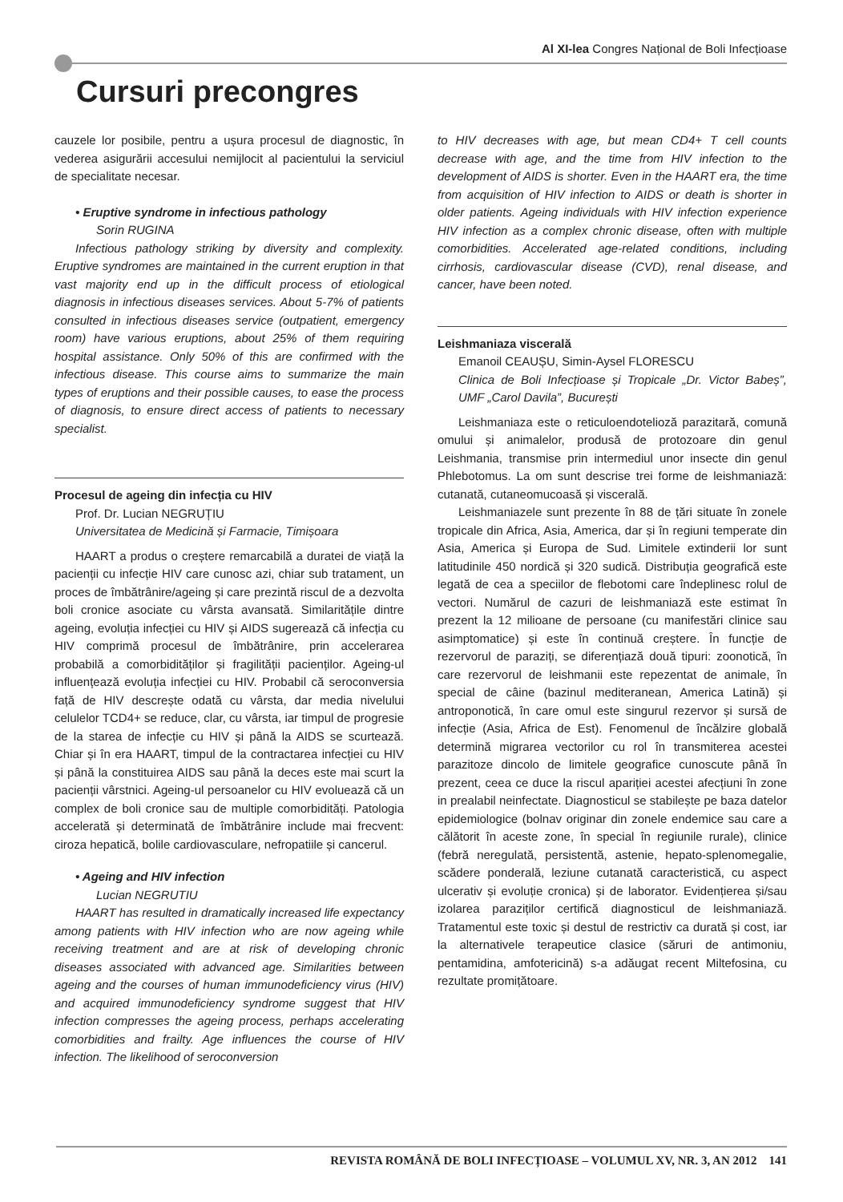Al XI-lea Congres Național de Boli Infecțioase
Cursuri precongres
cauzele lor posibile, pentru a ușura procesul de diagnostic, în vederea asigurării accesului nemijlocit al pacientului la serviciul de specialitate necesar.
• Eruptive syndrome in infectious pathology
Sorin RUGINA
Infectious pathology striking by diversity and complexity. Eruptive syndromes are maintained in the current eruption in that vast majority end up in the difficult process of etiological diagnosis in infectious diseases services. About 5-7% of patients consulted in infectious diseases service (outpatient, emergency room) have various eruptions, about 25% of them requiring hospital assistance. Only 50% of this are confirmed with the infectious disease. This course aims to summarize the main types of eruptions and their possible causes, to ease the process of diagnosis, to ensure direct access of patients to necessary specialist.
Procesul de ageing din infecția cu HIV
Prof. Dr. Lucian NEGRUȚIU
Universitatea de Medicină și Farmacie, Timișoara
HAART a produs o creștere remarcabilă a duratei de viață la pacienții cu infecție HIV care cunosc azi, chiar sub tratament, un proces de îmbătrânire/ageing și care prezintă riscul de a dezvolta boli cronice asociate cu vârsta avansată. Similaritățile dintre ageing, evoluția infecției cu HIV și AIDS sugerează că infecția cu HIV comprimă procesul de îmbătrânire, prin accelerarea probabilă a comorbidităților și fragilității pacienților. Ageing-ul influențează evoluția infecției cu HIV. Probabil că seroconversia față de HIV descrește odată cu vârsta, dar media nivelului celulelor TCD4+ se reduce, clar, cu vârsta, iar timpul de progresie de la starea de infecție cu HIV și până la AIDS se scurtează. Chiar și în era HAART, timpul de la contractarea infecției cu HIV și până la constituirea AIDS sau până la deces este mai scurt la pacienții vârstnici. Ageing-ul persoanelor cu HIV evoluează că un complex de boli cronice sau de multiple comorbidități. Patologia accelerată și determinată de îmbătrânire include mai frecvent: ciroza hepatică, bolile cardiovasculare, nefropatiile și cancerul.
• Ageing and HIV infection
Lucian NEGRUTIU
HAART has resulted in dramatically increased life expectancy among patients with HIV infection who are now ageing while receiving treatment and are at risk of developing chronic diseases associated with advanced age. Similarities between ageing and the courses of human immunodeficiency virus (HIV) and acquired immunodeficiency syndrome suggest that HIV infection compresses the ageing process, perhaps accelerating comorbidities and frailty. Age influences the course of HIV infection. The likelihood of seroconversion
to HIV decreases with age, but mean CD4+ T cell counts decrease with age, and the time from HIV infection to the development of AIDS is shorter. Even in the HAART era, the time from acquisition of HIV infection to AIDS or death is shorter in older patients. Ageing individuals with HIV infection experience HIV infection as a complex chronic disease, often with multiple comorbidities. Accelerated age-related conditions, including cirrhosis, cardiovascular disease (CVD), renal disease, and cancer, have been noted.
Leishmaniaza viscerală
Emanoil CEAUȘU, Simin-Aysel FLORESCU
Clinica de Boli Infecțioase și Tropicale „Dr. Victor Babeș”, UMF „Carol Davila”, București
Leishmaniaza este o reticuloendotelioză parazitară, comună omului și animalelor, produsă de protozoare din genul Leishmania, transmise prin intermediul unor insecte din genul Phlebotomus. La om sunt descrise trei forme de leishmaniază: cutanată, cutaneomucoasă și viscerală.
Leishmaniazele sunt prezente în 88 de țări situate în zonele tropicale din Africa, Asia, America, dar și în regiuni temperate din Asia, America și Europa de Sud. Limitele extinderii lor sunt latitudinile 450 nordică și 320 sudică. Distribuția geografică este legată de cea a speciilor de flebotomi care îndeplinesc rolul de vectori. Numărul de cazuri de leishmaniază este estimat în prezent la 12 milioane de persoane (cu manifestări clinice sau asimptomatice) și este în continuă creștere. În funcție de rezervorul de paraziți, se diferențiază două tipuri: zoonotică, în care rezervorul de leishmanii este repezentat de animale, în special de câine (bazinul mediteranean, America Latină) și antroponotică, în care omul este singurul rezervor și sursă de infecție (Asia, Africa de Est). Fenomenul de încălzire globală determină migrarea vectorilor cu rol în transmiterea acestei parazitoze dincolo de limitele geografice cunoscute până în prezent, ceea ce duce la riscul apariției acestei afecțiuni în zone in prealabil neinfectate. Diagnosticul se stabilește pe baza datelor epidemiologice (bolnav originar din zonele endemice sau care a călătorit în aceste zone, în special în regiunile rurale), clinice (febră neregulată, persistentă, astenie, hepato-splenomegalie, scădere ponderală, leziune cutanată caracteristică, cu aspect ulcerativ și evoluție cronica) și de laborator. Evidențierea și/sau izolarea paraziților certifică diagnosticul de leishmaniază. Tratamentul este toxic și destul de restrictiv ca durată și cost, iar la alternativele terapeutice clasice (săruri de antimoniu, pentamidina, amfotericină) s-a adăugat recent Miltefosina, cu rezultate promițătoare.
REVISTA ROMÂNĂ DE BOLI INFECȚIOASE – VOLUMUL XV, NR. 3, AN 2012 141